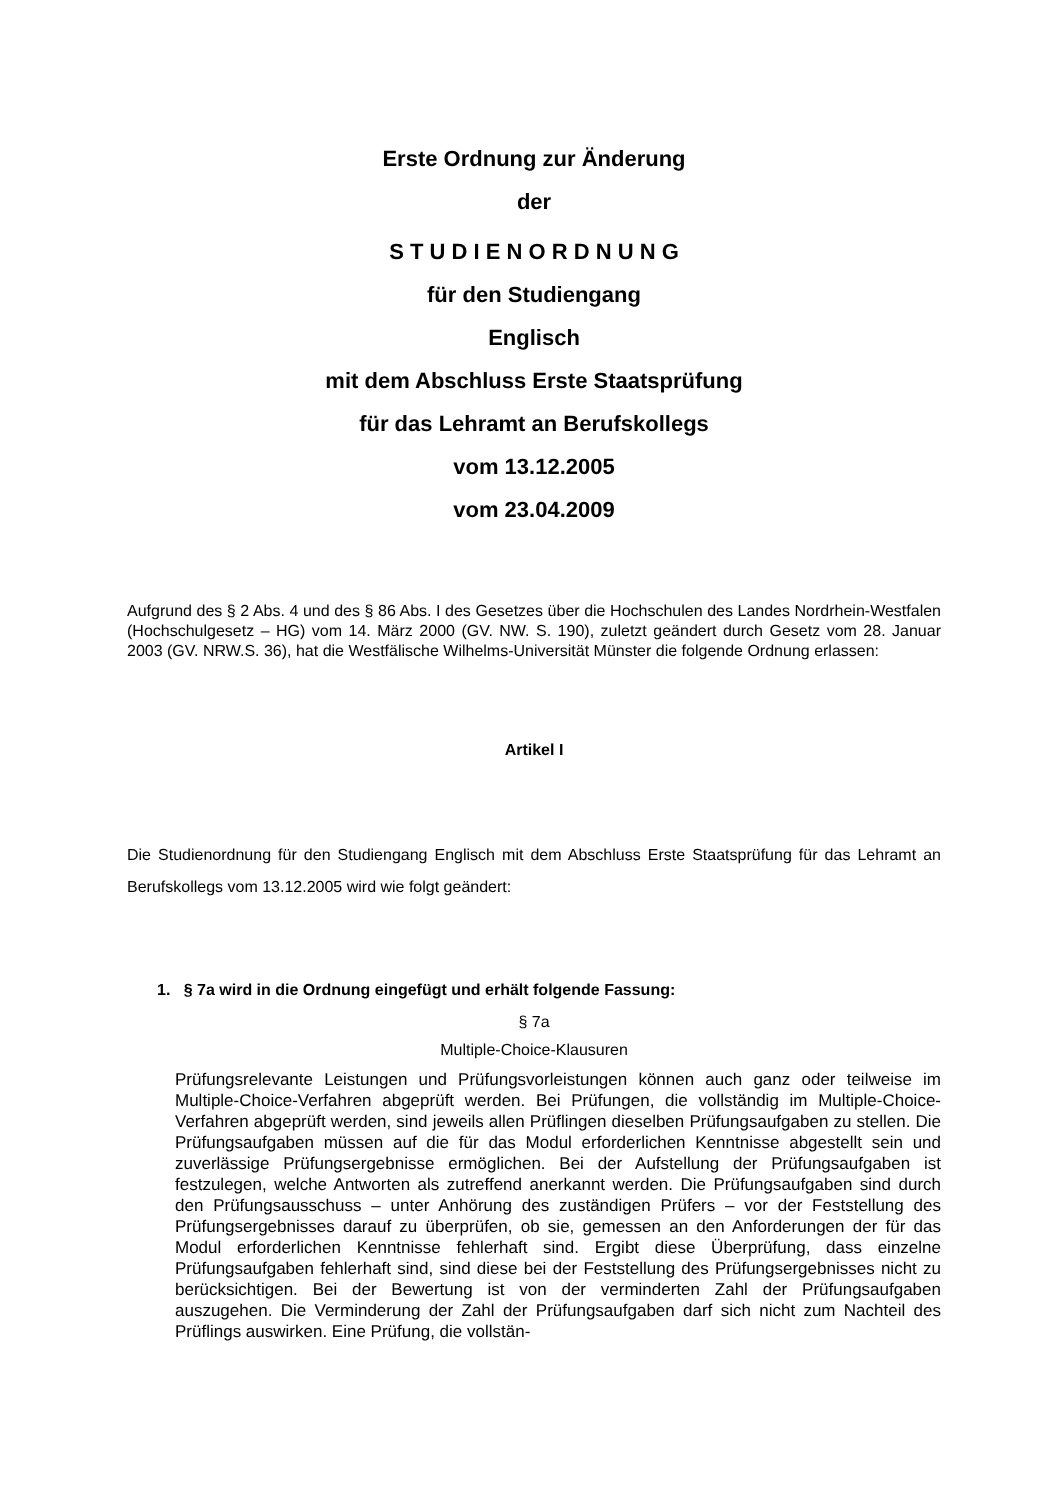Erste Ordnung zur Änderung
der
S T U D I E N O R D N U N G
für den Studiengang
Englisch
mit dem Abschluss Erste Staatsprüfung
für das Lehramt an Berufskollegs
vom 13.12.2005
vom 23.04.2009
Aufgrund des § 2 Abs. 4 und des § 86 Abs. I des Gesetzes über die Hochschulen des Landes Nordrhein-Westfalen (Hochschulgesetz – HG) vom 14. März 2000 (GV. NW. S. 190), zuletzt geändert durch Gesetz vom 28. Januar 2003 (GV. NRW.S. 36), hat die Westfälische Wilhelms-Universität Münster die folgende Ordnung erlassen:
Artikel I
Die Studienordnung für den Studiengang Englisch mit dem Abschluss Erste Staatsprüfung für das Lehramt an Berufskollegs vom 13.12.2005 wird wie folgt geändert:
1. § 7a wird in die Ordnung eingefügt und erhält folgende Fassung:
§ 7a
Multiple-Choice-Klausuren
Prüfungsrelevante Leistungen und Prüfungsvorleistungen können auch ganz oder teilweise im Multiple-Choice-Verfahren abgeprüft werden. Bei Prüfungen, die vollständig im Multiple-Choice-Verfahren abgeprüft werden, sind jeweils allen Prüflingen dieselben Prüfungsaufgaben zu stellen. Die Prüfungsaufgaben müssen auf die für das Modul erforderlichen Kenntnisse abgestellt sein und zuverlässige Prüfungsergebnisse ermöglichen. Bei der Aufstellung der Prüfungsaufgaben ist festzulegen, welche Antworten als zutreffend anerkannt werden. Die Prüfungsaufgaben sind durch den Prüfungsausschuss – unter Anhörung des zuständigen Prüfers – vor der Feststellung des Prüfungsergebnisses darauf zu überprüfen, ob sie, gemessen an den Anforderungen der für das Modul erforderlichen Kenntnisse fehlerhaft sind. Ergibt diese Überprüfung, dass einzelne Prüfungsaufgaben fehlerhaft sind, sind diese bei der Feststellung des Prüfungsergebnisses nicht zu berücksichtigen. Bei der Bewertung ist von der verminderten Zahl der Prüfungsaufgaben auszugehen. Die Verminderung der Zahl der Prüfungsaufgaben darf sich nicht zum Nachteil des Prüflings auswirken. Eine Prüfung, die vollstän-